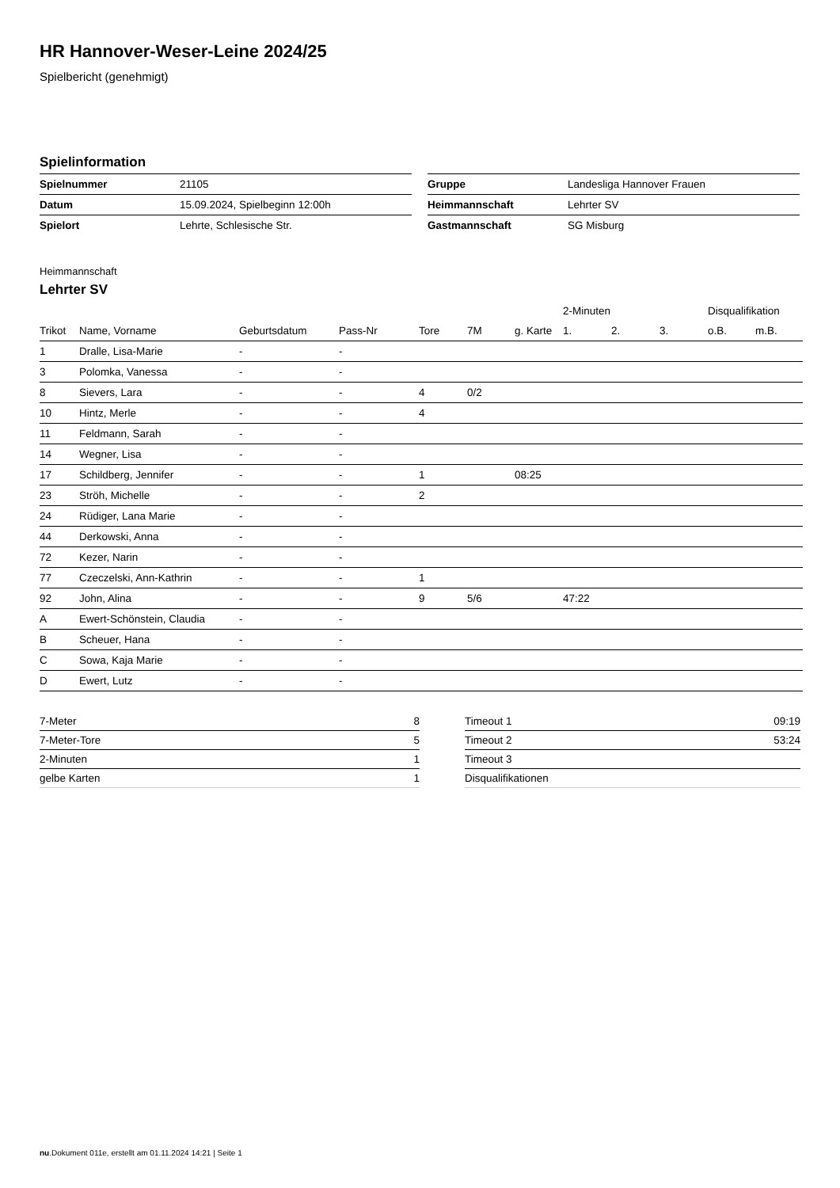HR Hannover-Weser-Leine 2024/25
Spielbericht (genehmigt)
Spielinformation
| Spielnummer | 21105 |
| Datum | 15.09.2024, Spielbeginn 12:00h |
| Spielort | Lehrte, Schlesische Str. |
| Gruppe | Landesliga Hannover Frauen |
| Heimmannschaft | Lehrter SV |
| Gastmannschaft | SG Misburg |
Heimmannschaft
Lehrter SV
| | | | | | | | 2-Minuten | | | Disqualifikation | |
| --- | --- | --- | --- | --- | --- | --- | --- | --- | --- | --- | --- |
| Trikot | Name, Vorname | Geburtsdatum | Pass-Nr | Tore | 7M | g. Karte | 1. | 2. | 3. | o.B. | m.B. |
| 1 | Dralle, Lisa-Marie | - | - | | | | | | | | |
| 3 | Polomka, Vanessa | - | - | | | | | | | | |
| 8 | Sievers, Lara | - | - | 4 | 0/2 | | | | | | |
| 10 | Hintz, Merle | - | - | 4 | | | | | | | |
| 11 | Feldmann, Sarah | - | - | | | | | | | | |
| 14 | Wegner, Lisa | - | - | | | | | | | | |
| 17 | Schildberg, Jennifer | - | - | 1 | | 08:25 | | | | | |
| 23 | Ströh, Michelle | - | - | 2 | | | | | | | |
| 24 | Rüdiger, Lana Marie | - | - | | | | | | | | |
| 44 | Derkowski, Anna | - | - | | | | | | | | |
| 72 | Kezer, Narin | - | - | | | | | | | | |
| 77 | Czeczelski, Ann-Kathrin | - | - | 1 | | | | | | | |
| 92 | John, Alina | - | - | 9 | 5/6 | | 47:22 | | | | |
| A | Ewert-Schönstein, Claudia | - | - | | | | | | | | |
| B | Scheuer, Hana | - | - | | | | | | | | |
| C | Sowa, Kaja Marie | - | - | | | | | | | | |
| D | Ewert, Lutz | - | - | | | | | | | | |
| 7-Meter | 8 |
| 7-Meter-Tore | 5 |
| 2-Minuten | 1 |
| gelbe Karten | 1 |
| Timeout 1 | 09:19 |
| Timeout 2 | 53:24 |
| Timeout 3 | |
| Disqualifikationen | |
nu.Dokument 011e, erstellt am 01.11.2024 14:21 | Seite 1